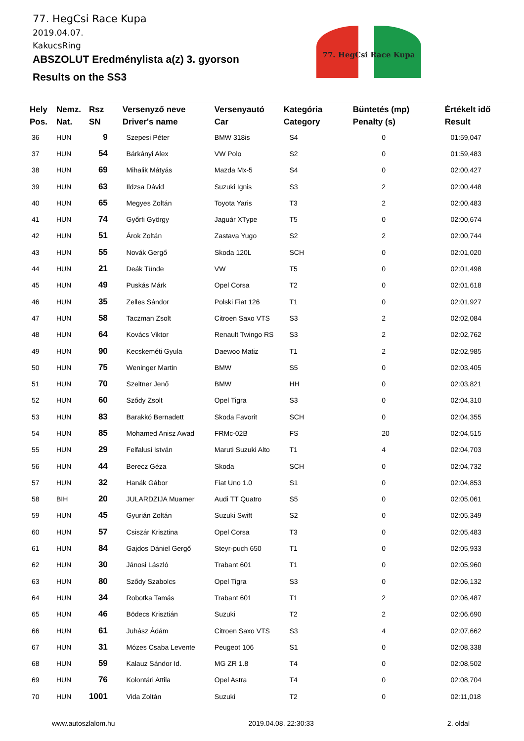77. HegCsi Race Kupa
2019.04.07.
KakucsRing
ABSZOLUT Eredménylista a(z) 3. gyorson
Results on the SS3
77. HegCsi Race Kupa
| Hely Pos. | Nemz. Nat. | Rsz SN | Versenyző neve Driver's name | Versenyautó Car | Kategória Category | Büntetés (mp) Penalty (s) | Értékelt idő Result |
| --- | --- | --- | --- | --- | --- | --- | --- |
| 36 | HUN | 9 | Szepesi Péter | BMW 318is | S4 | 0 | 01:59,047 |
| 37 | HUN | 54 | Bárkányi Alex | VW Polo | S2 | 0 | 01:59,483 |
| 38 | HUN | 69 | Mihalik Mátyás | Mazda Mx-5 | S4 | 0 | 02:00,427 |
| 39 | HUN | 63 | Ildzsa Dávid | Suzuki Ignis | S3 | 2 | 02:00,448 |
| 40 | HUN | 65 | Megyes Zoltán | Toyota Yaris | T3 | 2 | 02:00,483 |
| 41 | HUN | 74 | Győrfi György | Jaguár XType | T5 | 0 | 02:00,674 |
| 42 | HUN | 51 | Árok Zoltán | Zastava Yugo | S2 | 2 | 02:00,744 |
| 43 | HUN | 55 | Novák Gergő | Skoda 120L | SCH | 0 | 02:01,020 |
| 44 | HUN | 21 | Deák Tünde | VW | T5 | 0 | 02:01,498 |
| 45 | HUN | 49 | Puskás Márk | Opel Corsa | T2 | 0 | 02:01,618 |
| 46 | HUN | 35 | Zelles Sándor | Polski Fiat 126 | T1 | 0 | 02:01,927 |
| 47 | HUN | 58 | Taczman Zsolt | Citroen Saxo VTS | S3 | 2 | 02:02,084 |
| 48 | HUN | 64 | Kovács Viktor | Renault Twingo RS | S3 | 2 | 02:02,762 |
| 49 | HUN | 90 | Kecskeméti Gyula | Daewoo Matiz | T1 | 2 | 02:02,985 |
| 50 | HUN | 75 | Weninger Martin | BMW | S5 | 0 | 02:03,405 |
| 51 | HUN | 70 | Szeltner Jenő | BMW | HH | 0 | 02:03,821 |
| 52 | HUN | 60 | Sződy Zsolt | Opel Tigra | S3 | 0 | 02:04,310 |
| 53 | HUN | 83 | Barakkó Bernadett | Skoda Favorit | SCH | 0 | 02:04,355 |
| 54 | HUN | 85 | Mohamed Anisz Awad | FRMc-02B | FS | 20 | 02:04,515 |
| 55 | HUN | 29 | Felfalusi István | Maruti Suzuki Alto | T1 | 4 | 02:04,703 |
| 56 | HUN | 44 | Berecz Géza | Skoda | SCH | 0 | 02:04,732 |
| 57 | HUN | 32 | Hanák Gábor | Fiat Uno 1.0 | S1 | 0 | 02:04,853 |
| 58 | BIH | 20 | JULARDZIJA Muamer | Audi TT Quatro | S5 | 0 | 02:05,061 |
| 59 | HUN | 45 | Gyurián Zoltán | Suzuki Swift | S2 | 0 | 02:05,349 |
| 60 | HUN | 57 | Csiszár Krisztina | Opel Corsa | T3 | 0 | 02:05,483 |
| 61 | HUN | 84 | Gajdos Dániel Gergő | Steyr-puch 650 | T1 | 0 | 02:05,933 |
| 62 | HUN | 30 | Jánosi László | Trabant 601 | T1 | 0 | 02:05,960 |
| 63 | HUN | 80 | Sződy Szabolcs | Opel Tigra | S3 | 0 | 02:06,132 |
| 64 | HUN | 34 | Robotka Tamás | Trabant 601 | T1 | 2 | 02:06,487 |
| 65 | HUN | 46 | Bödecs Krisztián | Suzuki | T2 | 2 | 02:06,690 |
| 66 | HUN | 61 | Juhász Ádám | Citroen Saxo VTS | S3 | 4 | 02:07,662 |
| 67 | HUN | 31 | Mózes Csaba Levente | Peugeot 106 | S1 | 0 | 02:08,338 |
| 68 | HUN | 59 | Kalauz Sándor Id. | MG ZR 1.8 | T4 | 0 | 02:08,502 |
| 69 | HUN | 76 | Kolontári Attila | Opel Astra | T4 | 0 | 02:08,704 |
| 70 | HUN | 1001 | Vida Zoltán | Suzuki | T2 | 0 | 02:11,018 |
www.autoszlalom.hu 2019.04.08. 22:30:33 2. oldal